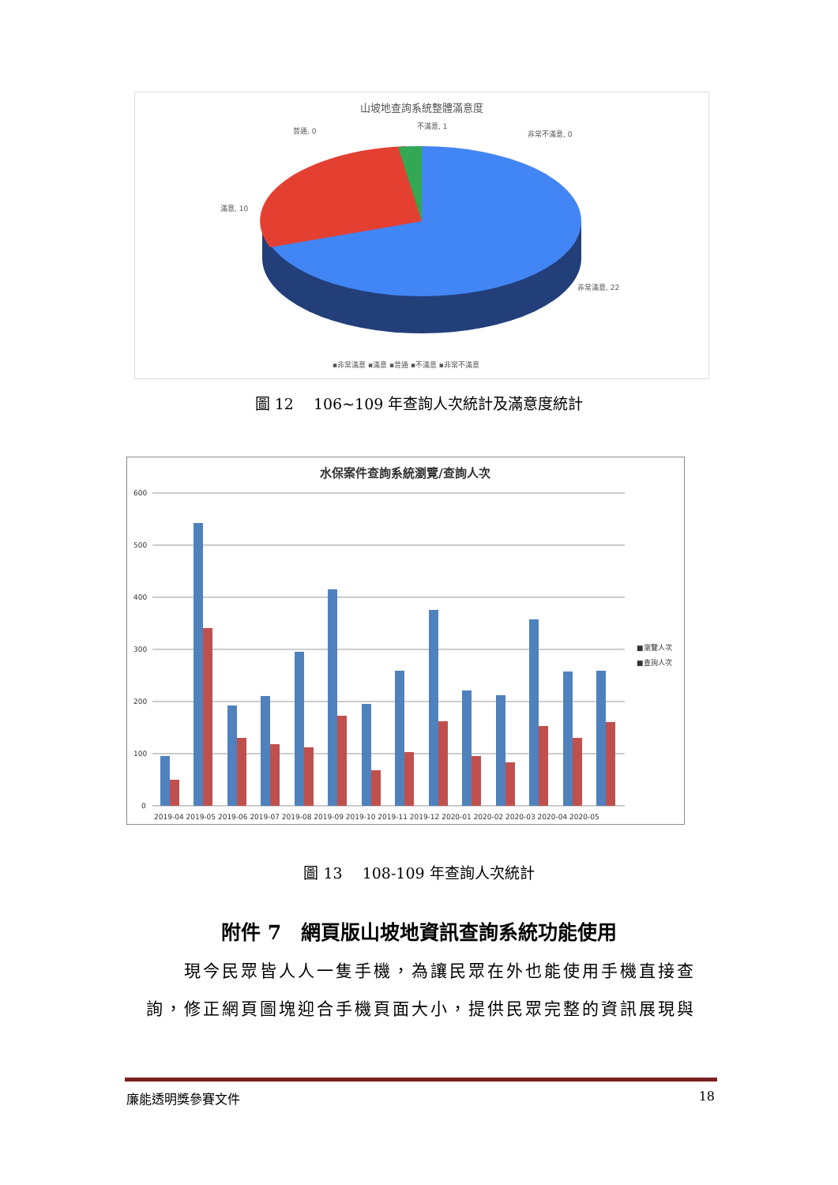山坡地查詢系統整體滿意度
普通, 0
不滿意, 1
非常不滿意, 0
滿意, 10
非常滿意, 22
▪非常滿意 ▪滿意 ▪普通 ▪不滿意 ▪非常不滿意
圖 12　 106~109 年查詢人次統計及滿意度統計
水保案件查詢系統瀏覽/查詢人次
600
500
400
300
200
100
0
2019-04 2019-05 2019-06 2019-07 2019-08 2019-09 2019-10 2019-11 2019-12 2020-01 2020-02 2020-03 2020-04 2020-05
■瀏覽人次
■查詢人次
圖 13　 108-109 年查詢人次統計
附件 7　網頁版山坡地資訊查詢系統功能使用
　　現今民眾皆人人一隻手機，為讓民眾在外也能使用手機直接查詢，修正網頁圖塊迎合手機頁面大小，提供民眾完整的資訊展現與
廉能透明獎參賽文件 18